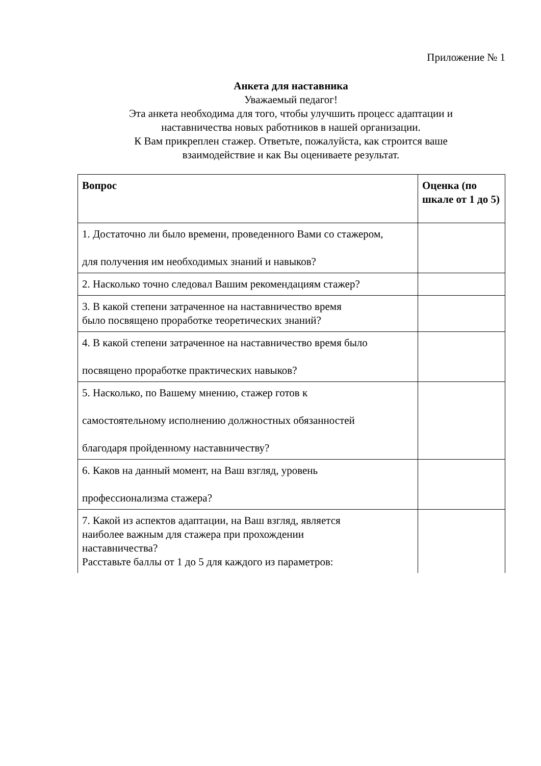Приложение № 1
Анкета для наставника
Уважаемый педагог!
Эта анкета необходима для того, чтобы улучшить процесс адаптации и
наставничества новых работников в нашей организации.
К Вам прикреплен стажер. Ответьте, пожалуйста, как строится ваше
взаимодействие и как Вы оцениваете результат.
| Вопрос | Оценка (по шкале от 1 до 5) |
| --- | --- |
| 1. Достаточно ли было времени, проведенного Вами со стажером, для получения им необходимых знаний и навыков? | |
| 2. Насколько точно следовал Вашим рекомендациям стажер? | |
| 3. В какой степени затраченное на наставничество время было посвящено проработке теоретических знаний? | |
| 4. В какой степени затраченное на наставничество время было посвящено проработке практических навыков? | |
| 5. Насколько, по Вашему мнению, стажер готов к самостоятельному исполнению должностных обязанностей благодаря пройденному наставничеству? | |
| 6. Каков на данный момент, на Ваш взгляд, уровень профессионализма стажера? | |
| 7. Какой из аспектов адаптации, на Ваш взгляд, является наиболее важным для стажера при прохождении наставничества? Расставьте баллы от 1 до 5 для каждого из параметров: | |